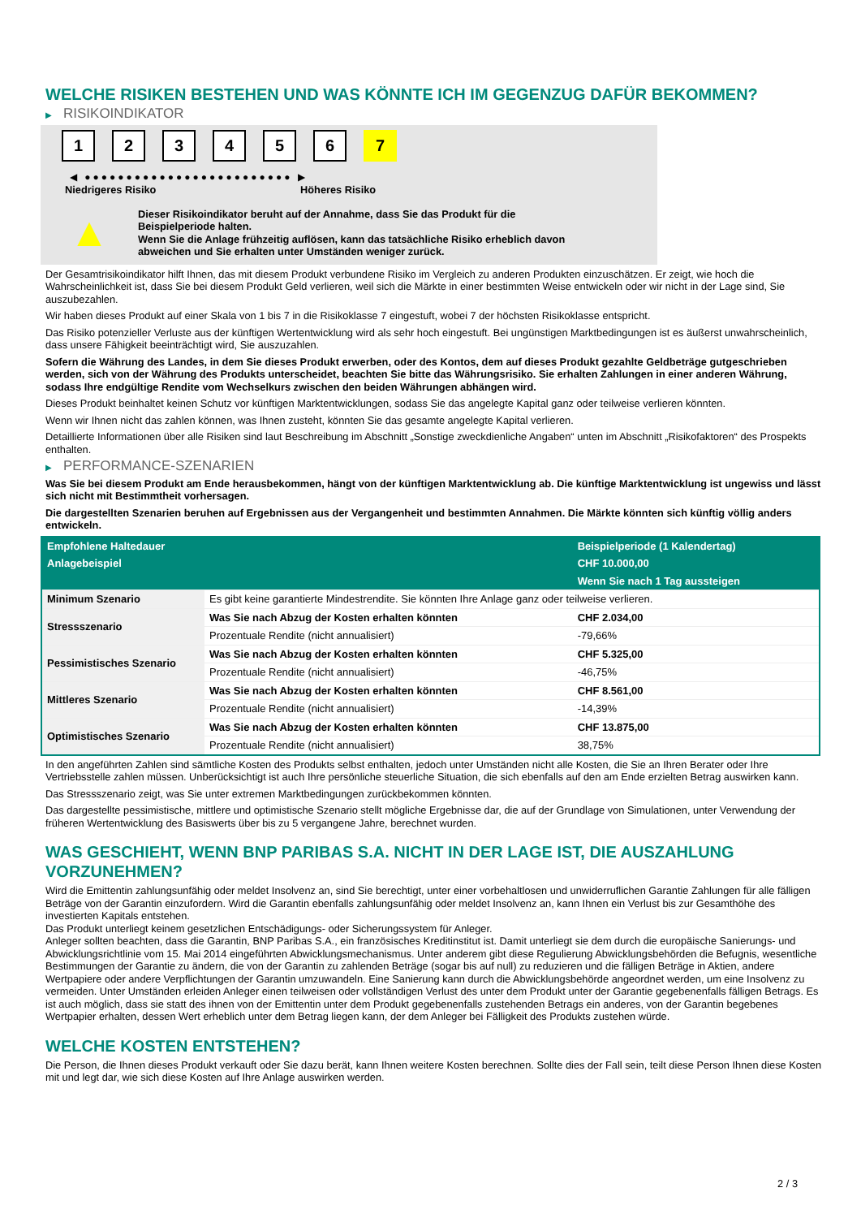WELCHE RISIKEN BESTEHEN UND WAS KÖNNTE ICH IM GEGENZUG DAFÜR BEKOMMEN?
▶ RISIKOINDIKATOR
1 2 3 4 5 6 7
◀ ●●●●●●●●●●●●●●●●●●●●●●●●● ▶
Niedrigeres Risiko Höheres Risiko
▲
Dieser Risikoindikator beruht auf der Annahme, dass Sie das Produkt für die
Beispielperiode halten.
Wenn Sie die Anlage frühzeitig auflösen, kann das tatsächliche Risiko erheblich davon
abweichen und Sie erhalten unter Umständen weniger zurück.
Der Gesamtrisikoindikator hilft Ihnen, das mit diesem Produkt verbundene Risiko im Vergleich zu anderen Produkten einzuschätzen. Er zeigt, wie hoch die Wahrscheinlichkeit ist, dass Sie bei diesem Produkt Geld verlieren, weil sich die Märkte in einer bestimmten Weise entwickeln oder wir nicht in der Lage sind, Sie auszubezahlen.
Wir haben dieses Produkt auf einer Skala von 1 bis 7 in die Risikoklasse 7 eingestuft, wobei 7 der höchsten Risikoklasse entspricht.
Das Risiko potenzieller Verluste aus der künftigen Wertentwicklung wird als sehr hoch eingestuft. Bei ungünstigen Marktbedingungen ist es äußerst unwahrscheinlich, dass unsere Fähigkeit beeinträchtigt wird, Sie auszuzahlen.
Sofern die Währung des Landes, in dem Sie dieses Produkt erwerben, oder des Kontos, dem auf dieses Produkt gezahlte Geldbeträge gutgeschrieben werden, sich von der Währung des Produkts unterscheidet, beachten Sie bitte das Währungsrisiko. Sie erhalten Zahlungen in einer anderen Währung, sodass Ihre endgültige Rendite vom Wechselkurs zwischen den beiden Währungen abhängen wird.
Dieses Produkt beinhaltet keinen Schutz vor künftigen Marktentwicklungen, sodass Sie das angelegte Kapital ganz oder teilweise verlieren könnten.
Wenn wir Ihnen nicht das zahlen können, was Ihnen zusteht, könnten Sie das gesamte angelegte Kapital verlieren.
Detaillierte Informationen über alle Risiken sind laut Beschreibung im Abschnitt „Sonstige zweckdienliche Angaben“ unten im Abschnitt „Risikofaktoren“ des Prospekts enthalten.
▶ PERFORMANCE-SZENARIEN
Was Sie bei diesem Produkt am Ende herausbekommen, hängt von der künftigen Marktentwicklung ab. Die künftige Marktentwicklung ist ungewiss und lässt sich nicht mit Bestimmtheit vorhersagen.
Die dargestellten Szenarien beruhen auf Ergebnissen aus der Vergangenheit und bestimmten Annahmen. Die Märkte könnten sich künftig völlig anders entwickeln.
| Empfohlene Haltedauer | | Beispielperiode (1 Kalendertag) |
| --- | --- | --- |
| Anlagebeispiel | | CHF 10.000,00 |
| | | Wenn Sie nach 1 Tag aussteigen |
| Minimum Szenario | Es gibt keine garantierte Mindestrendite. Sie könnten Ihre Anlage ganz oder teilweise verlieren. | |
| Stressszenario | Was Sie nach Abzug der Kosten erhalten könnten | CHF 2.034,00 |
| | Prozentuale Rendite (nicht annualisiert) | -79,66% |
| Pessimistisches Szenario | Was Sie nach Abzug der Kosten erhalten könnten | CHF 5.325,00 |
| | Prozentuale Rendite (nicht annualisiert) | -46,75% |
| Mittleres Szenario | Was Sie nach Abzug der Kosten erhalten könnten | CHF 8.561,00 |
| | Prozentuale Rendite (nicht annualisiert) | -14,39% |
| Optimistisches Szenario | Was Sie nach Abzug der Kosten erhalten könnten | CHF 13.875,00 |
| | Prozentuale Rendite (nicht annualisiert) | 38,75% |
In den angeführten Zahlen sind sämtliche Kosten des Produkts selbst enthalten, jedoch unter Umständen nicht alle Kosten, die Sie an Ihren Berater oder Ihre Vertriebsstelle zahlen müssen. Unberücksichtigt ist auch Ihre persönliche steuerliche Situation, die sich ebenfalls auf den am Ende erzielten Betrag auswirken kann.
Das Stressszenario zeigt, was Sie unter extremen Marktbedingungen zurückbekommen könnten.
Das dargestellte pessimistische, mittlere und optimistische Szenario stellt mögliche Ergebnisse dar, die auf der Grundlage von Simulationen, unter Verwendung der früheren Wertentwicklung des Basiswerts über bis zu 5 vergangene Jahre, berechnet wurden.
WAS GESCHIEHT, WENN BNP PARIBAS S.A. NICHT IN DER LAGE IST, DIE AUSZAHLUNG VORZUNEHMEN?
Wird die Emittentin zahlungsunfähig oder meldet Insolvenz an, sind Sie berechtigt, unter einer vorbehaltlosen und unwiderruflichen Garantie Zahlungen für alle fälligen Beträge von der Garantin einzufordern. Wird die Garantin ebenfalls zahlungsunfähig oder meldet Insolvenz an, kann Ihnen ein Verlust bis zur Gesamthöhe des investierten Kapitals entstehen.
Das Produkt unterliegt keinem gesetzlichen Entschädigungs- oder Sicherungssystem für Anleger.
Anleger sollten beachten, dass die Garantin, BNP Paribas S.A., ein französisches Kreditinstitut ist. Damit unterliegt sie dem durch die europäische Sanierungs- und Abwicklungsrichtlinie vom 15. Mai 2014 eingeführten Abwicklungsmechanismus. Unter anderem gibt diese Regulierung Abwicklungsbehörden die Befugnis, wesentliche Bestimmungen der Garantie zu ändern, die von der Garantin zu zahlenden Beträge (sogar bis auf null) zu reduzieren und die fälligen Beträge in Aktien, andere Wertpapiere oder andere Verpflichtungen der Garantin umzuwandeln. Eine Sanierung kann durch die Abwicklungsbehörde angeordnet werden, um eine Insolvenz zu vermeiden. Unter Umständen erleiden Anleger einen teilweisen oder vollständigen Verlust des unter dem Produkt unter der Garantie gegebenenfalls fälligen Betrags. Es ist auch möglich, dass sie statt des ihnen von der Emittentin unter dem Produkt gegebenenfalls zustehenden Betrags ein anderes, von der Garantin begebenes Wertpapier erhalten, dessen Wert erheblich unter dem Betrag liegen kann, der dem Anleger bei Fälligkeit des Produkts zustehen würde.
WELCHE KOSTEN ENTSTEHEN?
Die Person, die Ihnen dieses Produkt verkauft oder Sie dazu berät, kann Ihnen weitere Kosten berechnen. Sollte dies der Fall sein, teilt diese Person Ihnen diese Kosten mit und legt dar, wie sich diese Kosten auf Ihre Anlage auswirken werden.
2 / 3